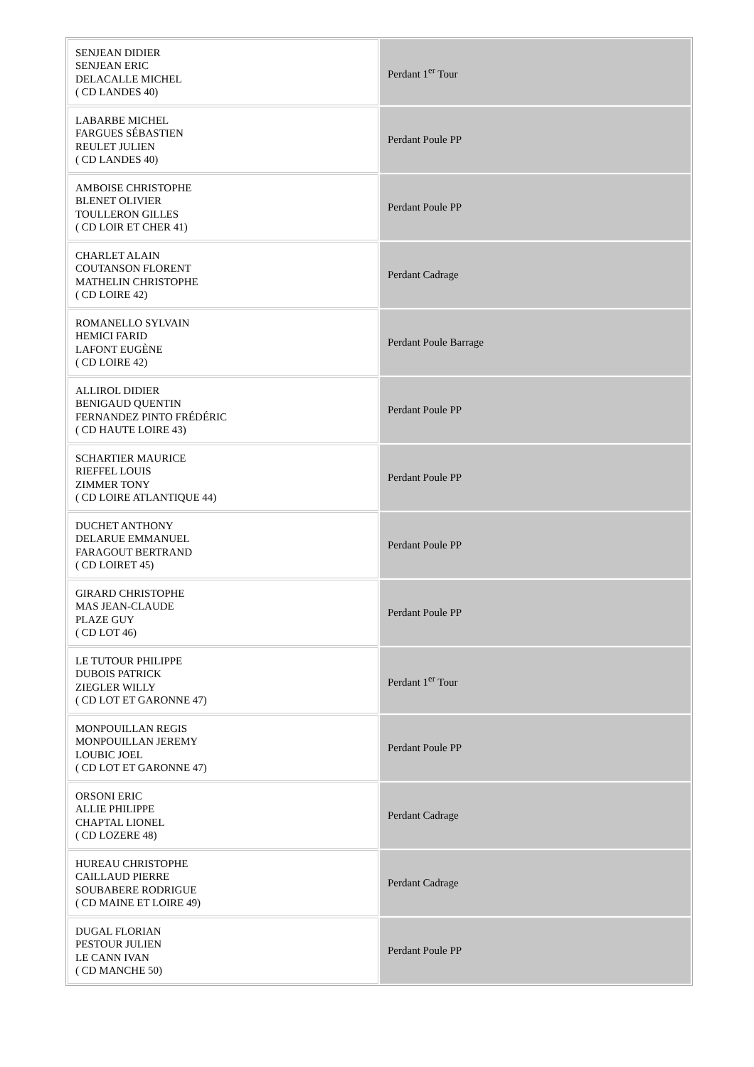| SENJEAN DIDIER SENJEAN ERIC DELACALLE MICHEL ( CD LANDES 40) | Perdant 1<sup>er</sup> Tour |
| LABARBE MICHEL FARGUES SÉBASTIEN REULET JULIEN ( CD LANDES 40) | Perdant Poule PP |
| AMBOISE CHRISTOPHE BLENET OLIVIER TOULLERON GILLES ( CD LOIR ET CHER 41) | Perdant Poule PP |
| CHARLET ALAIN COUTANSON FLORENT MATHELIN CHRISTOPHE ( CD LOIRE 42) | Perdant Cadrage |
| ROMANELLO SYLVAIN HEMICI FARID LAFONT EUGÈNE ( CD LOIRE 42) | Perdant Poule Barrage |
| ALLIROL DIDIER BENIGAUD QUENTIN FERNANDEZ PINTO FRÉDÉRIC ( CD HAUTE LOIRE 43) | Perdant Poule PP |
| SCHARTIER MAURICE RIEFFEL LOUIS ZIMMER TONY ( CD LOIRE ATLANTIQUE 44) | Perdant Poule PP |
| DUCHET ANTHONY DELARUE EMMANUEL FARAGOUT BERTRAND ( CD LOIRET 45) | Perdant Poule PP |
| GIRARD CHRISTOPHE MAS JEAN-CLAUDE PLAZE GUY ( CD LOT 46) | Perdant Poule PP |
| LE TUTOUR PHILIPPE DUBOIS PATRICK ZIEGLER WILLY ( CD LOT ET GARONNE 47) | Perdant 1<sup>er</sup> Tour |
| MONPOUILLAN REGIS MONPOUILLAN JEREMY LOUBIC JOEL ( CD LOT ET GARONNE 47) | Perdant Poule PP |
| ORSONI ERIC ALLIE PHILIPPE CHAPTAL LIONEL ( CD LOZERE 48) | Perdant Cadrage |
| HUREAU CHRISTOPHE CAILLAUD PIERRE SOUBABERE RODRIGUE ( CD MAINE ET LOIRE 49) | Perdant Cadrage |
| DUGAL FLORIAN PESTOUR JULIEN LE CANN IVAN ( CD MANCHE 50) | Perdant Poule PP |